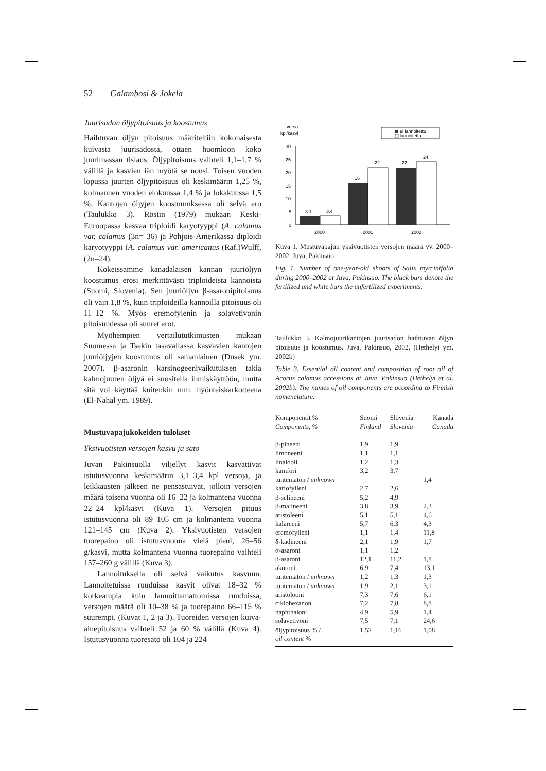52 Galambosi & Jokela
Juurisadon öljypitoisuus ja koostumus
Haihtuvan öljyn pitoisuus määriteltiin kokonaisesta kuivasta juurisadosta, ottaen huomioon koko juurimassan tislaus. Öljypitoisuus vaihteli 1,1–1,7 % välillä ja kasvien iän myötä se nousi. Toisen vuoden lopussa juurten öljypitoisuus oli keskimäärin 1,25 %, kolmannen vuoden elokuussa 1,4 % ja lokakuussa 1,5 %. Kantojen öljyjen koostumuksessa oli selvä ero (Taulukko 3). Röstin (1979) mukaan Keski-Euroopassa kasvaa triploidi karyotyyppi (A. calamus var. calamus (3n= 36) ja Pohjois-Amerikassa diploidi karyotyyppi (A. calamus var. americanus (Raf.)Wulff, (2n=24).
Kokeissamme kanadalaisen kannan juuriöljyn koostumus erosi merkittävästi triploideista kannoista (Suomi, Slovenia). Sen juuriöljyn β-asaronipitoisuus oli vain 1,8 %, kuin triploideilla kannoilla pitoisuus oli 11–12 %. Myös eremofylenin ja solavetivonin pitoisuudessa oli suuret erot.
Myöhempien vertailututkimusten mukaan Suomessa ja Tsekin tasavallassa kasvavien kantojen juuriöljyjen koostumus oli samanlainen (Dusek ym. 2007). β-asaronin karsinogeenivaikutuksen takia kalmojuuren öljyä ei suositella ihmiskäyttöön, mutta sitä voi käyttää kuitenkin mm. hyönteiskarkotteena (El-Nahal ym. 1989).
Mustuvapajukokeiden tulokset
Yksivuotisten versojen kasvu ja sato
Juvan Pakinsuolla viljellyt kasvit kasvattivat istutusvuonna keskimäärin 3,1–3,4 kpl versoja, ja leikkausten jälkeen ne pensastuivat, jolloin versojen määrä toisena vuonna oli 16–22 ja kolmantena vuonna 22–24 kpl/kasvi (Kuva 1). Versojen pituus istutusvuonna oli 89–105 cm ja kolmantena vuonna 121–145 cm (Kuva 2). Yksivuotisten versojen tuorepaino oli istutusvuonna vielä pieni, 26–56 g/kasvi, mutta kolmantena vuonna tuorepaino vaihteli 157–260 g välillä (Kuva 3).
Lannoituksella oli selvä vaikutus kasvuun. Lannoitetuissa ruuduissa kasvit olivat 18–32 % korkeampia kuin lannoittamattomissa ruuduissa, versojen määrä oli 10–38 % ja tuorepaino 66–115 % suurempi. (Kuvat 1, 2 ja 3). Tuoreiden versojen kuiva-ainepitoisuus vaihteli 52 ja 60 % välillä (Kuva 4). Istutusvuonna tuoresato oli 104 ja 224
verso
kpl/kasvi
ei lannoitettu
lannoitettu
30
25
20
15
10
5
0
3.1
3.4
16
22
22
24
2000
2001
2002
Kuva 1. Mustuvapajun yksivuotisten versojen määrä vv. 2000–2002. Juva, Pakinsuo
Fig. 1. Number of one-year-old shoots of Salix myrcinifolia during 2000–2002 at Juva, Pakinsuo. The black bars denote the fertilized and white bars the unfertilized experiments.
Taulukko 3. Kalmojuurikantojen juurisadon haihtuvan öljyn pitoisuus ja koostumus. Juva, Pakinsuo, 2002. (Hethelyi ym. 2002b)
Table 3. Essential oil content and composition of root oil of Acorus calamus accessions at Juva, Pakinsuo (Hethelyi et al. 2002b). The names of oil components are according to Finnish nomenclature.
| Komponentit % Components, % | Suomi Finland | Slovenia Slovenia | Kanada Canada |
| --- | --- | --- | --- |
| β-pineeni | 1,9 | 1,9 | |
| limoneeni | 1,1 | 1,1 | |
| linalooli | 1,2 | 1,3 | |
| kamfori | 3,2 | 3,7 | |
| tuntematon / unknown | | | 1,4 |
| kariofylleni | 2,7 | 2,6 | |
| β-selineeni | 5,2 | 4,9 | |
| β-malineeni | 3,8 | 3,9 | 2,3 |
| aristoleeni | 5,1 | 5,1 | 4,6 |
| kalareeni | 5,7 | 6,3 | 4,3 |
| eremofylleni | 1,1 | 1,4 | 11,8 |
| δ-kadineeni | 2,1 | 1,9 | 1,7 |
| α-asaroni | 1,1 | 1,2 | |
| β-asaroni | 12,1 | 11,2 | 1,8 |
| akoroni | 6,9 | 7,4 | 13,1 |
| tuntematon / unknown | 1,2 | 1,3 | 1,3 |
| tuntematon / unknown | 1,9 | 2,1 | 3,1 |
| aristolooni | 7,3 | 7,6 | 6,1 |
| ciklohexanon | 7,2 | 7,8 | 8,8 |
| naphthaloni | 4,9 | 5,9 | 1,4 |
| solavetivoni | 7,5 | 7,1 | 24,6 |
| öljypitoisuus % / oil content % | 1,52 | 1,16 | 1,08 |